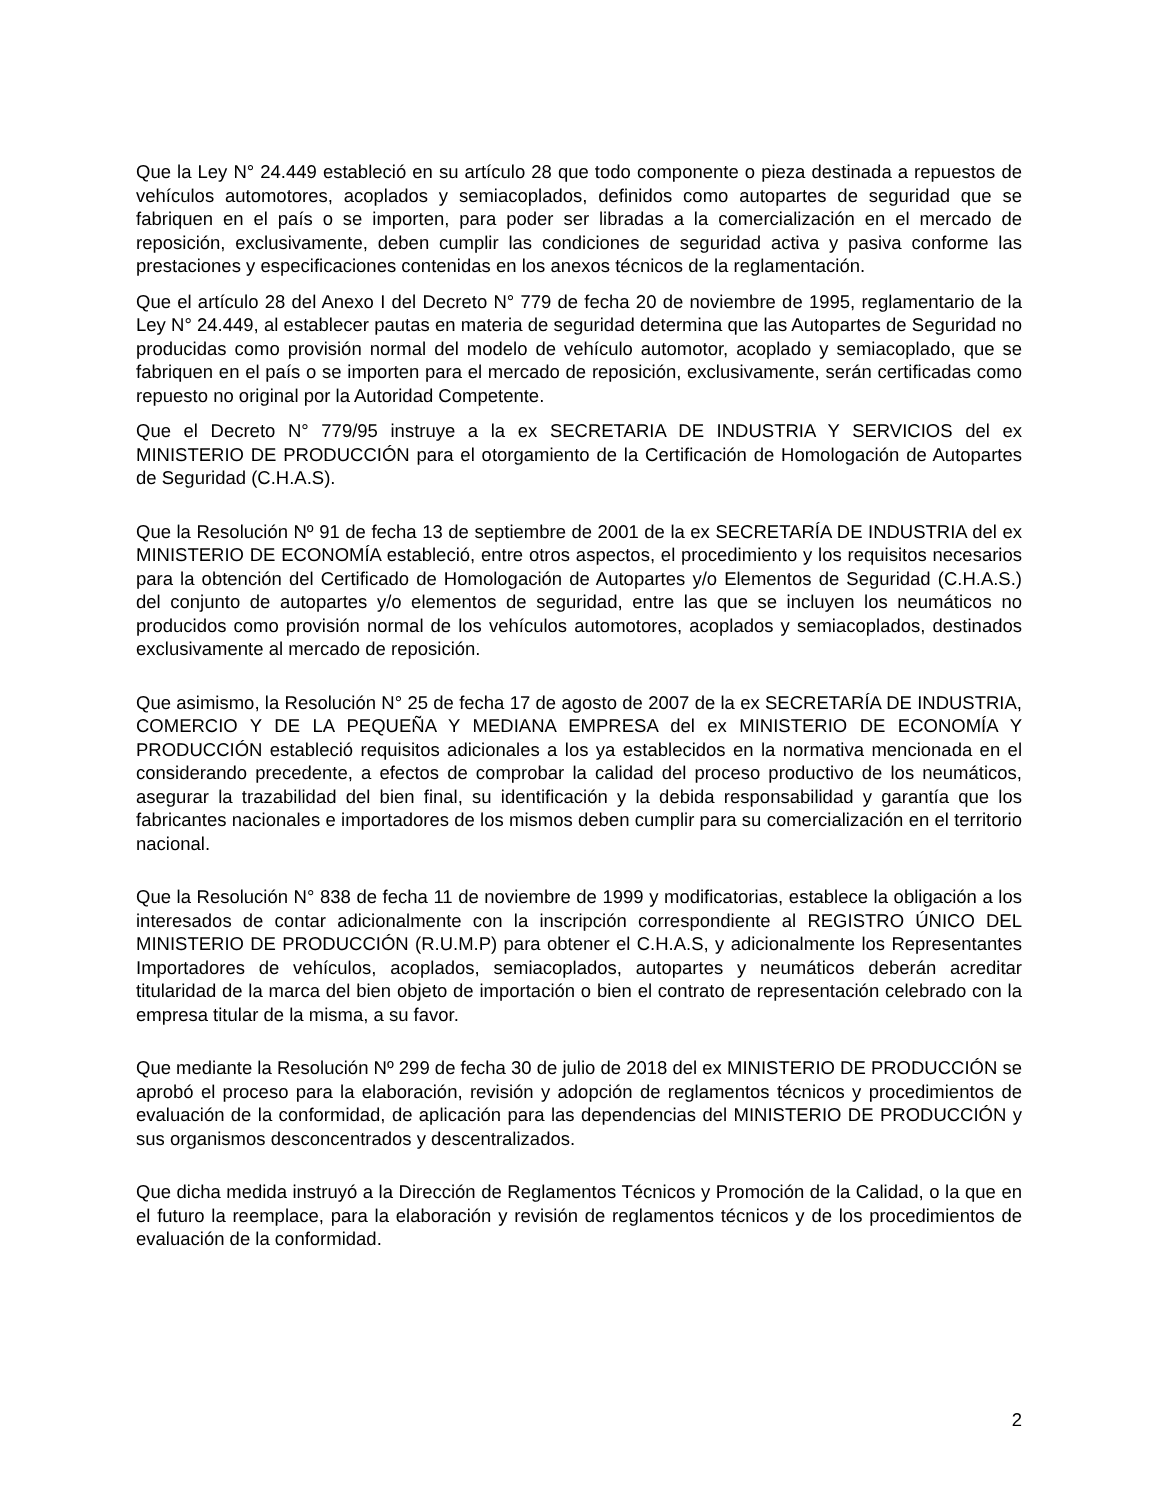Que la Ley N° 24.449 estableció en su artículo 28 que todo componente o pieza destinada a repuestos de vehículos automotores, acoplados y semiacoplados, definidos como autopartes de seguridad que se fabriquen en el país o se importen, para poder ser libradas a la comercialización en el mercado de reposición, exclusivamente, deben cumplir las condiciones de seguridad activa y pasiva conforme las prestaciones y especificaciones contenidas en los anexos técnicos de la reglamentación.
Que el artículo 28 del Anexo I del Decreto N° 779 de fecha 20 de noviembre de 1995, reglamentario de la Ley N° 24.449, al establecer pautas en materia de seguridad determina que las Autopartes de Seguridad no producidas como provisión normal del modelo de vehículo automotor, acoplado y semiacoplado, que se fabriquen en el país o se importen para el mercado de reposición, exclusivamente, serán certificadas como repuesto no original por la Autoridad Competente.
Que el Decreto N° 779/95 instruye a la ex SECRETARIA DE INDUSTRIA Y SERVICIOS del ex MINISTERIO DE PRODUCCIÓN para el otorgamiento de la Certificación de Homologación de Autopartes de Seguridad (C.H.A.S).
Que la Resolución Nº 91 de fecha 13 de septiembre de 2001 de la ex SECRETARÍA DE INDUSTRIA del ex MINISTERIO DE ECONOMÍA estableció, entre otros aspectos, el procedimiento y los requisitos necesarios para la obtención del Certificado de Homologación de Autopartes y/o Elementos de Seguridad (C.H.A.S.) del conjunto de autopartes y/o elementos de seguridad, entre las que se incluyen los neumáticos no producidos como provisión normal de los vehículos automotores, acoplados y semiacoplados, destinados exclusivamente al mercado de reposición.
Que asimismo, la Resolución N° 25 de fecha 17 de agosto de 2007 de la ex SECRETARÍA DE INDUSTRIA, COMERCIO Y DE LA PEQUEÑA Y MEDIANA EMPRESA del ex MINISTERIO DE ECONOMÍA Y PRODUCCIÓN estableció requisitos adicionales a los ya establecidos en la normativa mencionada en el considerando precedente, a efectos de comprobar la calidad del proceso productivo de los neumáticos, asegurar la trazabilidad del bien final, su identificación y la debida responsabilidad y garantía que los fabricantes nacionales e importadores de los mismos deben cumplir para su comercialización en el territorio nacional.
Que la Resolución N° 838 de fecha 11 de noviembre de 1999 y modificatorias, establece la obligación a los interesados de contar adicionalmente con la inscripción correspondiente al REGISTRO ÚNICO DEL MINISTERIO DE PRODUCCIÓN (R.U.M.P) para obtener el C.H.A.S, y adicionalmente los Representantes Importadores de vehículos, acoplados, semiacoplados, autopartes y neumáticos deberán acreditar titularidad de la marca del bien objeto de importación o bien el contrato de representación celebrado con la empresa titular de la misma, a su favor.
Que mediante la Resolución Nº 299 de fecha 30 de julio de 2018 del ex MINISTERIO DE PRODUCCIÓN se aprobó el proceso para la elaboración, revisión y adopción de reglamentos técnicos y procedimientos de evaluación de la conformidad, de aplicación para las dependencias del MINISTERIO DE PRODUCCIÓN y sus organismos desconcentrados y descentralizados.
Que dicha medida instruyó a la Dirección de Reglamentos Técnicos y Promoción de la Calidad, o la que en el futuro la reemplace, para la elaboración y revisión de reglamentos técnicos y de los procedimientos de evaluación de la conformidad.
2